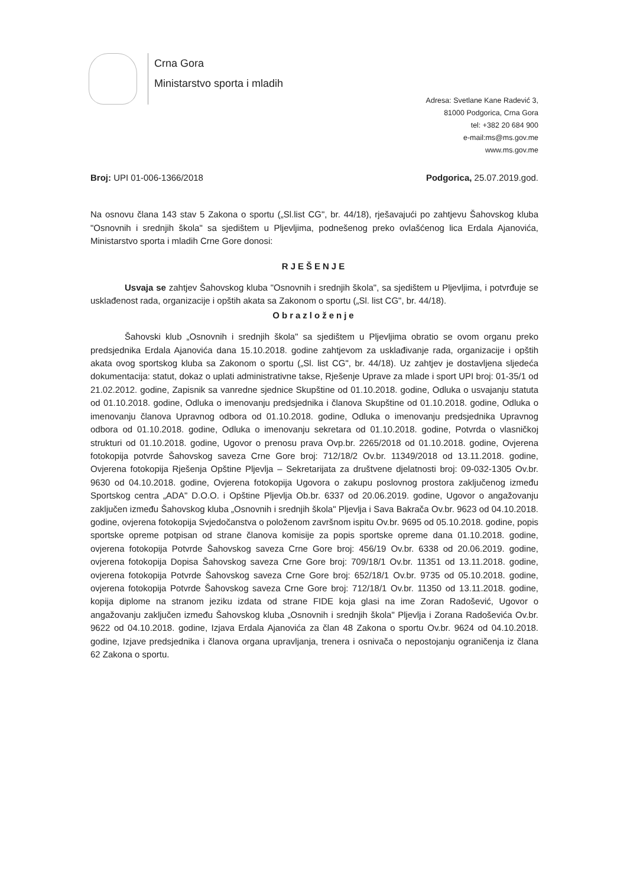Crna Gora
Ministarstvo sporta i mladih
Adresa: Svetlane Kane Radević 3,
81000 Podgorica, Crna Gora
tel: +382 20 684 900
e-mail:ms@ms.gov.me
www.ms.gov.me
Broj: UPI 01-006-1366/2018 Podgorica, 25.07.2019.god.
Na osnovu člana 143 stav 5 Zakona o sportu („Sl.list CG", br. 44/18), rješavajući po zahtjevu Šahovskog kluba "Osnovnih i srednjih škola" sa sjedištem u Pljevljima, podnešenog preko ovlašćenog lica Erdala Ajanovića, Ministarstvo sporta i mladih Crne Gore donosi:
RJEŠENJE
Usvaja se zahtjev Šahovskog kluba "Osnovnih i srednjih škola", sa sjedištem u Pljevljima, i potvrđuje se usklađenost rada, organizacije i opštih akata sa Zakonom o sportu („Sl. list CG", br. 44/18).
Obrazloženje
Šahovski klub „Osnovnih i srednjih škola" sa sjedištem u Pljevljima obratio se ovom organu preko predsjednika Erdala Ajanovića dana 15.10.2018. godine zahtjevom za usklađivanje rada, organizacije i opštih akata ovog sportskog kluba sa Zakonom o sportu („Sl. list CG", br. 44/18). Uz zahtjev je dostavljena sljedeća dokumentacija: statut, dokaz o uplati administrativne takse, Rješenje Uprave za mlade i sport UPI broj: 01-35/1 od 21.02.2012. godine, Zapisnik sa vanredne sjednice Skupštine od 01.10.2018. godine, Odluka o usvajanju statuta od 01.10.2018. godine, Odluka o imenovanju predsjednika i članova Skupštine od 01.10.2018. godine, Odluka o imenovanju članova Upravnog odbora od 01.10.2018. godine, Odluka o imenovanju predsjednika Upravnog odbora od 01.10.2018. godine, Odluka o imenovanju sekretara od 01.10.2018. godine, Potvrda o vlasničkoj strukturi od 01.10.2018. godine, Ugovor o prenosu prava Ovp.br. 2265/2018 od 01.10.2018. godine, Ovjerena fotokopija potvrde Šahovskog saveza Crne Gore broj: 712/18/2 Ov.br. 11349/2018 od 13.11.2018. godine, Ovjerena fotokopija Rješenja Opštine Pljevlja – Sekretarijata za društvene djelatnosti broj: 09-032-1305 Ov.br. 9630 od 04.10.2018. godine, Ovjerena fotokopija Ugovora o zakupu poslovnog prostora zaključenog između Sportskog centra „ADA" D.O.O. i Opštine Pljevlja Ob.br. 6337 od 20.06.2019. godine, Ugovor o angažovanju zaključen između Šahovskog kluba „Osnovnih i srednjih škola" Pljevlja i Sava Bakrača Ov.br. 9623 od 04.10.2018. godine, ovjerena fotokopija Svjedočanstva o položenom završnom ispitu Ov.br. 9695 od 05.10.2018. godine, popis sportske opreme potpisan od strane članova komisije za popis sportske opreme dana 01.10.2018. godine, ovjerena fotokopija Potvrde Šahovskog saveza Crne Gore broj: 456/19 Ov.br. 6338 od 20.06.2019. godine, ovjerena fotokopija Dopisa Šahovskog saveza Crne Gore broj: 709/18/1 Ov.br. 11351 od 13.11.2018. godine, ovjerena fotokopija Potvrde Šahovskog saveza Crne Gore broj: 652/18/1 Ov.br. 9735 od 05.10.2018. godine, ovjerena fotokopija Potvrde Šahovskog saveza Crne Gore broj: 712/18/1 Ov.br. 11350 od 13.11.2018. godine, kopija diplome na stranom jeziku izdata od strane FIDE koja glasi na ime Zoran Radošević, Ugovor o angažovanju zaključen između Šahovskog kluba „Osnovnih i srednjih škola" Pljevlja i Zorana Radoševića Ov.br. 9622 od 04.10.2018. godine, Izjava Erdala Ajanovića za član 48 Zakona o sportu Ov.br. 9624 od 04.10.2018. godine, Izjave predsjednika i članova organa upravljanja, trenera i osnivača o nepostojanju ograničenja iz člana 62 Zakona o sportu.